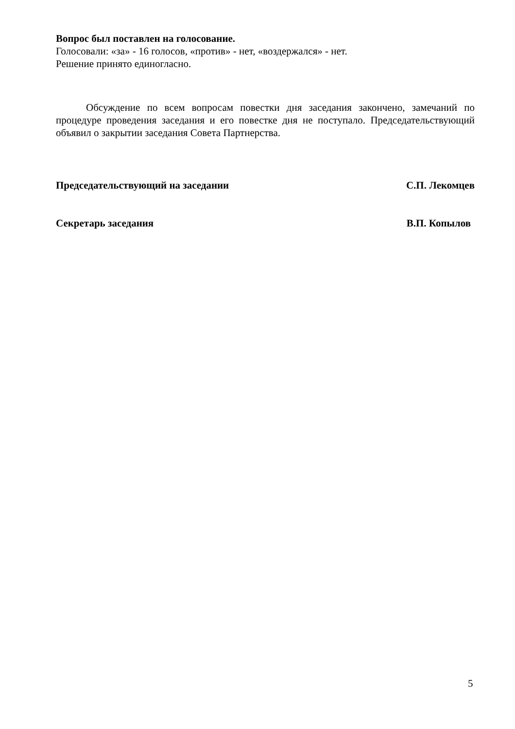Вопрос был поставлен на голосование.
Голосовали: «за» - 16 голосов, «против» - нет, «воздержался» - нет.
Решение принято единогласно.
Обсуждение по всем вопросам повестки дня заседания закончено, замечаний по процедуре проведения заседания и его повестке дня не поступало. Председательствующий объявил о закрытии заседания Совета Партнерства.
Председательствующий на заседании С.П. Лекомцев
Секретарь заседания В.П. Копылов
5